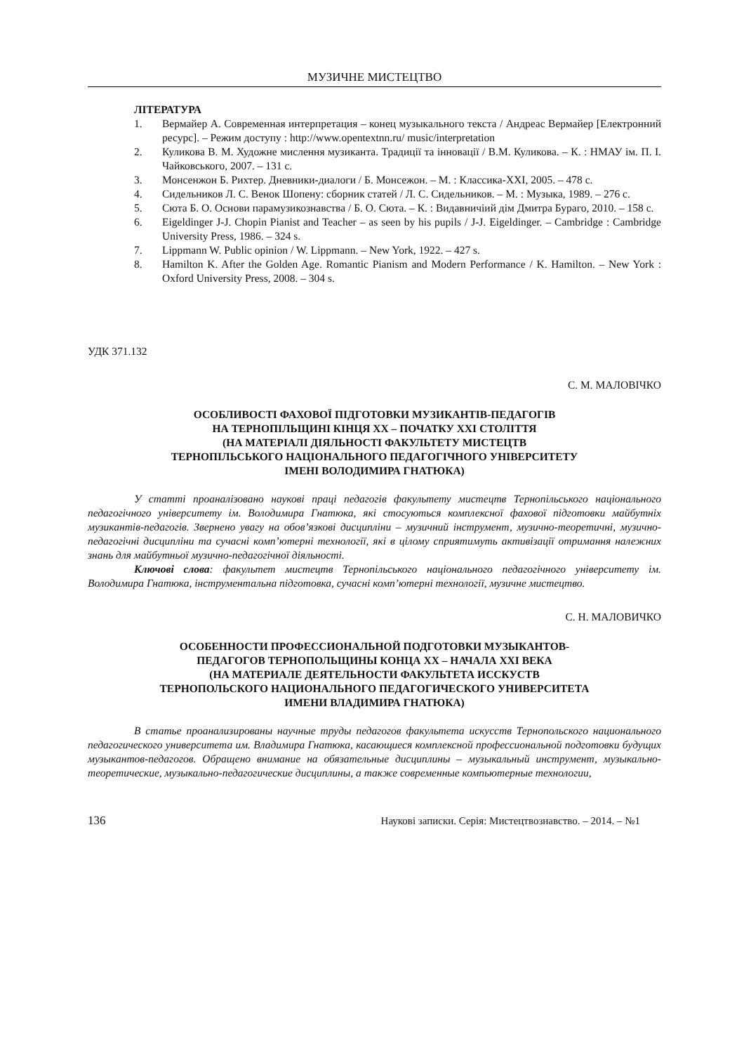МУЗИЧНЕ МИСТЕЦТВО
ЛІТЕРАТУРА
1. Вермайер А. Современная интерпретация – конец музыкального текста / Андреас Вермайер [Електронний ресурс]. – Режим доступу : http://www.opentextnn.ru/ music/interpretation
2. Куликова В. М. Художне мислення музиканта. Традиції та інновації / В.М. Куликова. – К. : НМАУ ім. П. І. Чайковського, 2007. – 131 с.
3. Монсенжон Б. Рихтер. Дневники-диалоги / Б. Монсежон. – М. : Классика-XXI, 2005. – 478 с.
4. Сидельников Л. С. Венок Шопену: сборник статей / Л. С. Сидельников. – М. : Музыка, 1989. – 276 с.
5. Сюта Б. О. Основи парамузикознавства / Б. О. Сюта. – К. : Видавничіий дім Дмитра Бураго, 2010. – 158 с.
6. Eigeldinger J-J. Chopin Pianist and Teacher – as seen by his pupils / J-J. Eigeldinger. – Cambridge : Cambridge University Press, 1986. – 324 s.
7. Lippmann W. Public opinion / W. Lippmann. – New York, 1922. – 427 s.
8. Hamilton K. After the Golden Age. Romantic Pianism and Modern Performance / K. Hamilton. – New York : Oxford University Press, 2008. – 304 s.
УДК 371.132
С. М. МАЛОВІЧКО
ОСОБЛИВОСТІ ФАХОВОЇ ПІДГОТОВКИ МУЗИКАНТІВ-ПЕДАГОГІВ
НА ТЕРНОПІЛЬЩИНІ КІНЦЯ ХХ – ПОЧАТКУ ХХІ СТОЛІТТЯ
(НА МАТЕРІАЛІ ДІЯЛЬНОСТІ ФАКУЛЬТЕТУ МИСТЕЦТВ
ТЕРНОПІЛЬСЬКОГО НАЦІОНАЛЬНОГО ПЕДАГОГІЧНОГО УНІВЕРСИТЕТУ
ІМЕНІ ВОЛОДИМИРА ГНАТЮКА)
У статті проаналізовано наукові праці педагогів факультету мистецтв Тернопільського національного педагогічного університету ім. Володимира Гнатюка, які стосуються комплексної фахової підготовки майбутніх музикантів-педагогів. Звернено увагу на обов’язкові дисципліни – музичний інструмент, музично-теоретичні, музично-педагогічні дисципліни та сучасні комп’ютерні технології, які в цілому сприятимуть активізації отримання належних знань для майбутньої музично-педагогічної діяльності.
Ключові слова: факультет мистецтв Тернопільського національного педагогічного університету ім. Володимира Гнатюка, інструментальна підготовка, сучасні комп’ютерні технології, музичне мистецтво.
С. Н. МАЛОВИЧКО
ОСОБЕННОСТИ ПРОФЕССИОНАЛЬНОЙ ПОДГОТОВКИ МУЗЫКАНТОВ-
ПЕДАГОГОВ ТЕРНОПОЛЬЩИНЫ КОНЦА ХХ – НАЧАЛА ХХІ ВЕКА
(НА МАТЕРИАЛЕ ДЕЯТЕЛЬНОСТИ ФАКУЛЬТЕТА ИССКУСТВ
ТЕРНОПОЛЬСКОГО НАЦИОНАЛЬНОГО ПЕДАГОГИЧЕСКОГО УНИВЕРСИТЕТА
ИМЕНИ ВЛАДИМИРА ГНАТЮКА)
В статье проанализированы научные труды педагогов факультета искусств Тернопольского национального педагогического университета им. Владимира Гнатюка, касающиеся комплексной профессиональной подготовки будущих музыкантов-педагогов. Обращено внимание на обязательные дисциплины – музыкальный инструмент, музыкально-теоретические, музыкально-педагогические дисциплины, а также современные компьютерные технологии,
136 Наукові записки. Серія: Мистецтвознавство. – 2014. – №1